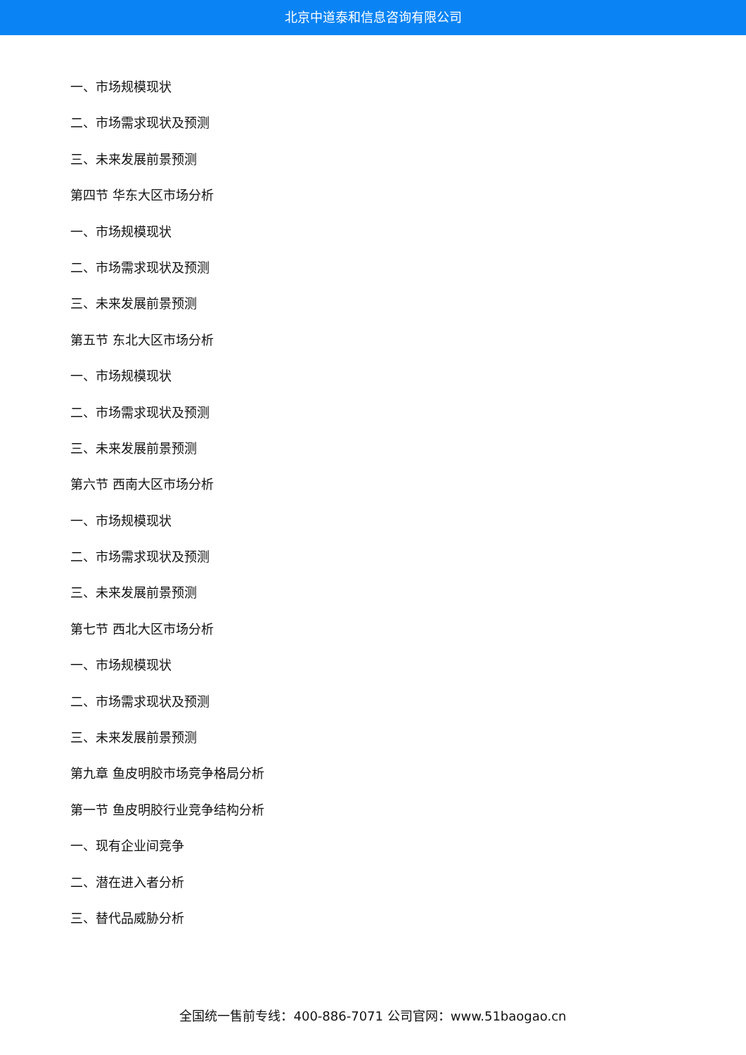北京中道泰和信息咨询有限公司
一、市场规模现状
二、市场需求现状及预测
三、未来发展前景预测
第四节 华东大区市场分析
一、市场规模现状
二、市场需求现状及预测
三、未来发展前景预测
第五节 东北大区市场分析
一、市场规模现状
二、市场需求现状及预测
三、未来发展前景预测
第六节 西南大区市场分析
一、市场规模现状
二、市场需求现状及预测
三、未来发展前景预测
第七节 西北大区市场分析
一、市场规模现状
二、市场需求现状及预测
三、未来发展前景预测
第九章 鱼皮明胶市场竞争格局分析
第一节 鱼皮明胶行业竞争结构分析
一、现有企业间竞争
二、潜在进入者分析
三、替代品威胁分析
全国统一售前专线：400-886-7071 公司官网：www.51baogao.cn